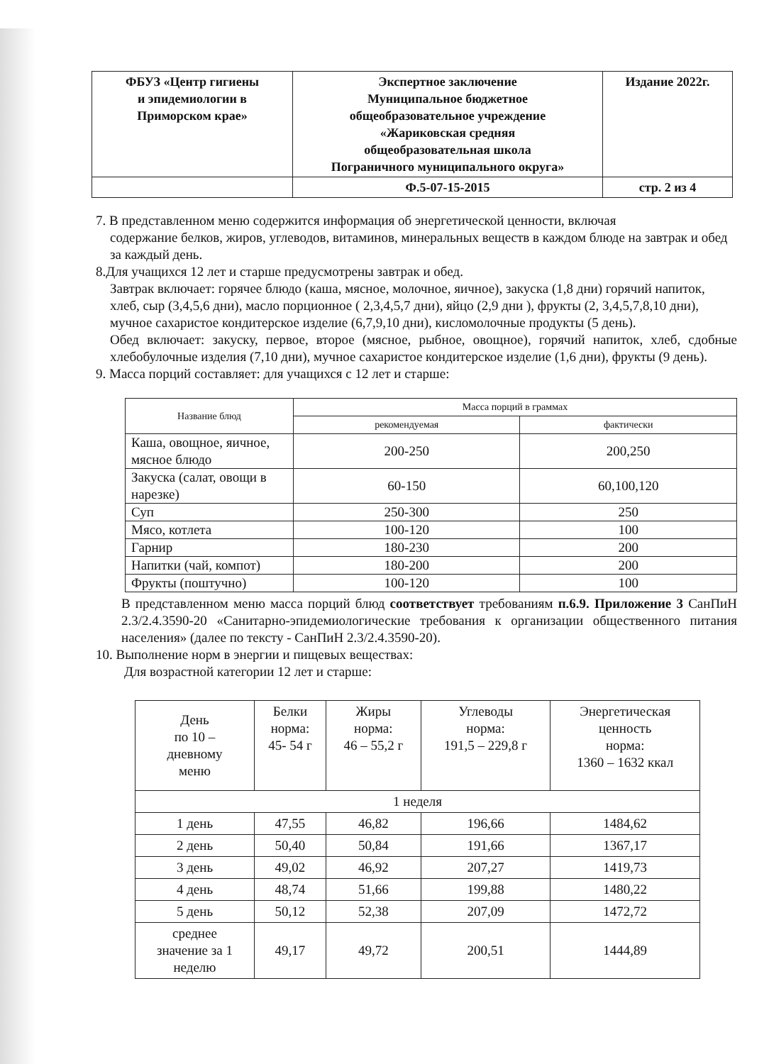| ФБУЗ «Центр гигиены и эпидемиологии в Приморском крае» | Экспертное заключение Муниципальное бюджетное общеобразовательное учреждение «Жариковская средняя общеобразовательная школа Пограничного муниципального округа» | Издание 2022г. |
| | Ф.5-07-15-2015 | стр. 2 из 4 |
7. В представленном меню содержится информация об энергетической ценности, включая
содержание белков, жиров, углеводов, витаминов, минеральных веществ в каждом блюде на завтрак и обед за каждый день.
8.Для учащихся 12 лет и старше предусмотрены завтрак и обед.
Завтрак включает: горячее блюдо (каша, мясное, молочное, яичное), закуска (1,8 дни) горячий напиток, хлеб, сыр (3,4,5,6 дни), масло порционное ( 2,3,4,5,7 дни), яйцо (2,9 дни ), фрукты (2, 3,4,5,7,8,10 дни), мучное сахаристое кондитерское изделие (6,7,9,10 дни), кисломолочные продукты (5 день).
Обед включает: закуску, первое, второе (мясное, рыбное, овощное), горячий напиток, хлеб, сдобные хлебобулочные изделия (7,10 дни), мучное сахаристое кондитерское изделие (1,6 дни), фрукты (9 день).
9. Масса порций составляет: для учащихся с 12 лет и старше:
| Название блюд | Масса порций в граммах | |
| --- | --- | --- |
| | рекомендуемая | фактически |
| Каша, овощное, яичное, мясное блюдо | 200-250 | 200,250 |
| Закуска (салат, овощи в нарезке) | 60-150 | 60,100,120 |
| Суп | 250-300 | 250 |
| Мясо, котлета | 100-120 | 100 |
| Гарнир | 180-230 | 200 |
| Напитки (чай, компот) | 180-200 | 200 |
| Фрукты (поштучно) | 100-120 | 100 |
В представленном меню масса порций блюд соответствует требованиям п.6.9. Приложение 3 СанПиН 2.3/2.4.3590-20 «Санитарно-эпидемиологические требования к организации общественного питания населения» (далее по тексту - СанПиН 2.3/2.4.3590-20).
10. Выполнение норм в энергии и пищевых веществах:
Для возрастной категории 12 лет и старше:
| День по 10 – дневному меню | Белки норма: 45- 54 г | Жиры норма: 46 – 55,2 г | Углеводы норма: 191,5 – 229,8 г | Энергетическая ценность норма: 1360 – 1632 ккал |
| 1 неделя | | | | |
| 1 день | 47,55 | 46,82 | 196,66 | 1484,62 |
| 2 день | 50,40 | 50,84 | 191,66 | 1367,17 |
| 3 день | 49,02 | 46,92 | 207,27 | 1419,73 |
| 4 день | 48,74 | 51,66 | 199,88 | 1480,22 |
| 5 день | 50,12 | 52,38 | 207,09 | 1472,72 |
| среднее значение за 1 неделю | 49,17 | 49,72 | 200,51 | 1444,89 |